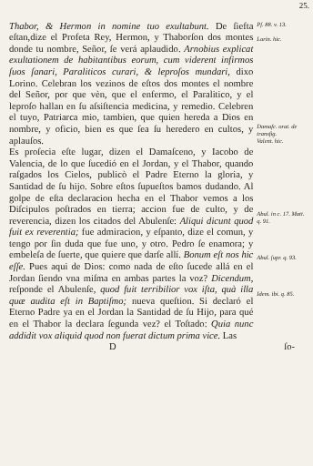25.
Thabor, & Hermon in nomine tuo exultabunt. De ſiefta eſtan,dize el Profeta Rey, Hermon, y Thaborſon dos montes donde tu nombre, Señor, ſe verá aplaudido. Arnobius explicat exultationem de habitantibus eorum, cum viderent infirmos ſuos ſanari, Paraliticos curari, & leproſos mundari, dixo Lorino. Celebran los vezinos de eſtos dos montes el nombre del Señor, por que vèn, que el enfermo, el Paralitico, y el leproſo hallan en ſu aſsiſtencia medicina, y remedio. Celebren el tuyo, Patriarca mio, tambien, que quien hereda a Dios en nombre, y oficio, bien es que ſea ſu heredero en cultos, y aplauſos.
Es proſecia eſte lugar, dizen el Damaſceno, y Iacobo de Valencia, de lo que ſucedió en el Jordan, y el Thabor, quando raſgados los Cielos, publicò el Padre Eterno la gloria, y Santidad de ſu hijo. Sobre eſtos ſupueſtos bamos dudando. Al golpe de eſta declaracion hecha en el Thabor vemos a los Diſcipulos poſtrados en tierra; accion fue de culto, y de reverencia, dizen los citados del Abulenſe: Aliqui dicunt quod fuit ex reverentia; fue admiracion, y eſpanto, dize el comun, y tengo por ſin duda que fue uno, y otro. Pedro ſe enamora; y embeleſa de ſuerte, que quiere que darſe allí. Bonum eſt nos hic eſſe. Pues aqui de Dios: como nada de eſto ſucede allá en el Jordan ſiendo vna miſma en ambas partes la voz? Dicendum, reſponde el Abulenſe, quod fuit terribilior vox iſta, quà illa quæ audita eſt in Baptiſmo; nueva queſtion. Si declaró el Eterno Padre ya en el Jordan la Santidad de ſu Hijo, para qué en el Thabor la declara ſegunda vez? el Toſtado: Quia nunc addidit vox aliquid quod non fuerat dictum prima vice. Las
Pſ. 88. v. 13.
Lorin. hic.
Damaſc. orat. de transfig.
Valent. hic.
Abul. in c. 17. Matt. q. 91.
Abul. ſupr. q. 93.
Idem. ibi. q. 85.
D ſo-